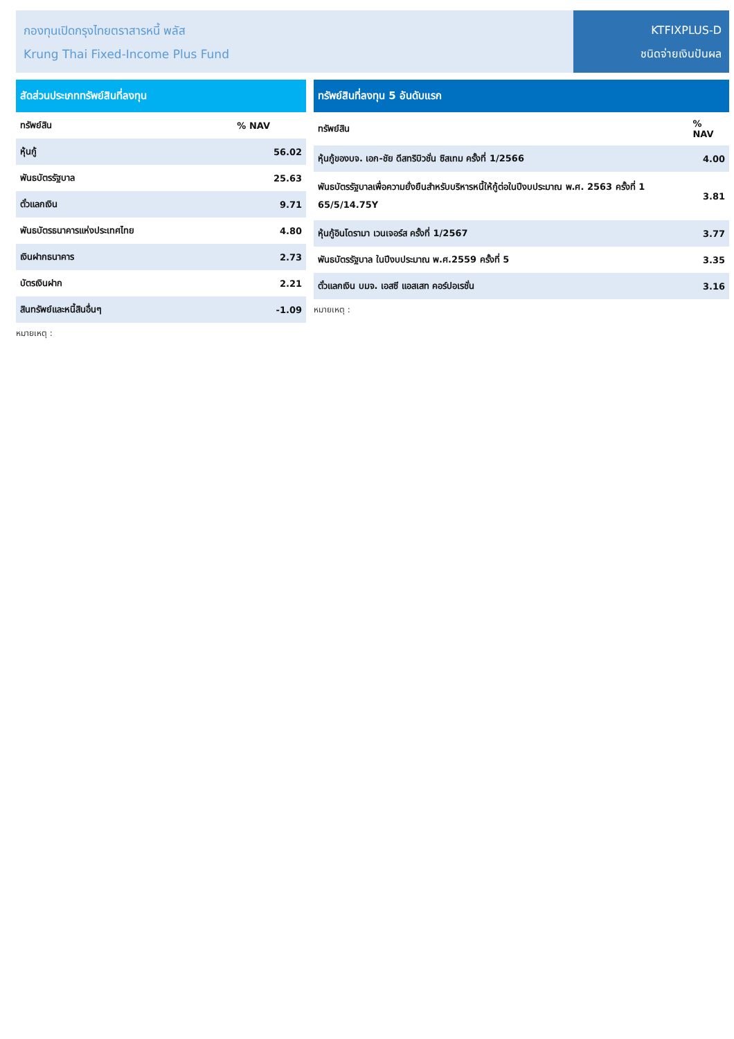กองทุนเปิดกรุงไทยตราสารหนี้ พลัส
Krung Thai Fixed-Income Plus Fund
KTFIXPLUS-D
ชนิดจ่ายเงินปันผล
| สัดส่วนประเภททรัพย์สินที่ลงทุน | |
| --- | --- |
| ทรัพย์สิน | % NAV |
| หุ้นกู้ | 56.02 |
| พันธบัตรรัฐบาล | 25.63 |
| ตั๋วแลกเงิน | 9.71 |
| พันธบัตรธนาคารแห่งประเทศไทย | 4.80 |
| เงินฝากธนาคาร | 2.73 |
| บัตรเงินฝาก | 2.21 |
| สินทรัพย์และหนี้สินอื่นๆ | -1.09 |
หมายเหตุ :
| ทรัพย์สินที่ลงทุน 5 อันดับแรก | |
| --- | --- |
| ทรัพย์สิน | % NAV |
| หุ้นกู้ของบจ. เอก-ชัย ดีสทริบิวชั่น ซิสเทม ครั้งที่ 1/2566 | 4.00 |
| พันธบัตรรัฐบาลเพื่อความยั่งยืนสำหรับบริหารหนี้ให้กู้ต่อในปีงบประมาณ พ.ศ. 2563 ครั้งที่ 1 65/5/14.75Y | 3.81 |
| หุ้นกู้อินโดรามา เวนเจอร์ส ครั้งที่ 1/2567 | 3.77 |
| พันธบัตรรัฐบาล ในปีงบประมาณ พ.ศ.2559 ครั้งที่ 5 | 3.35 |
| ตั๋วแลกเงิน บมจ. เอสซี แอสเสท คอร์ปอเรชั่น | 3.16 |
หมายเหตุ :